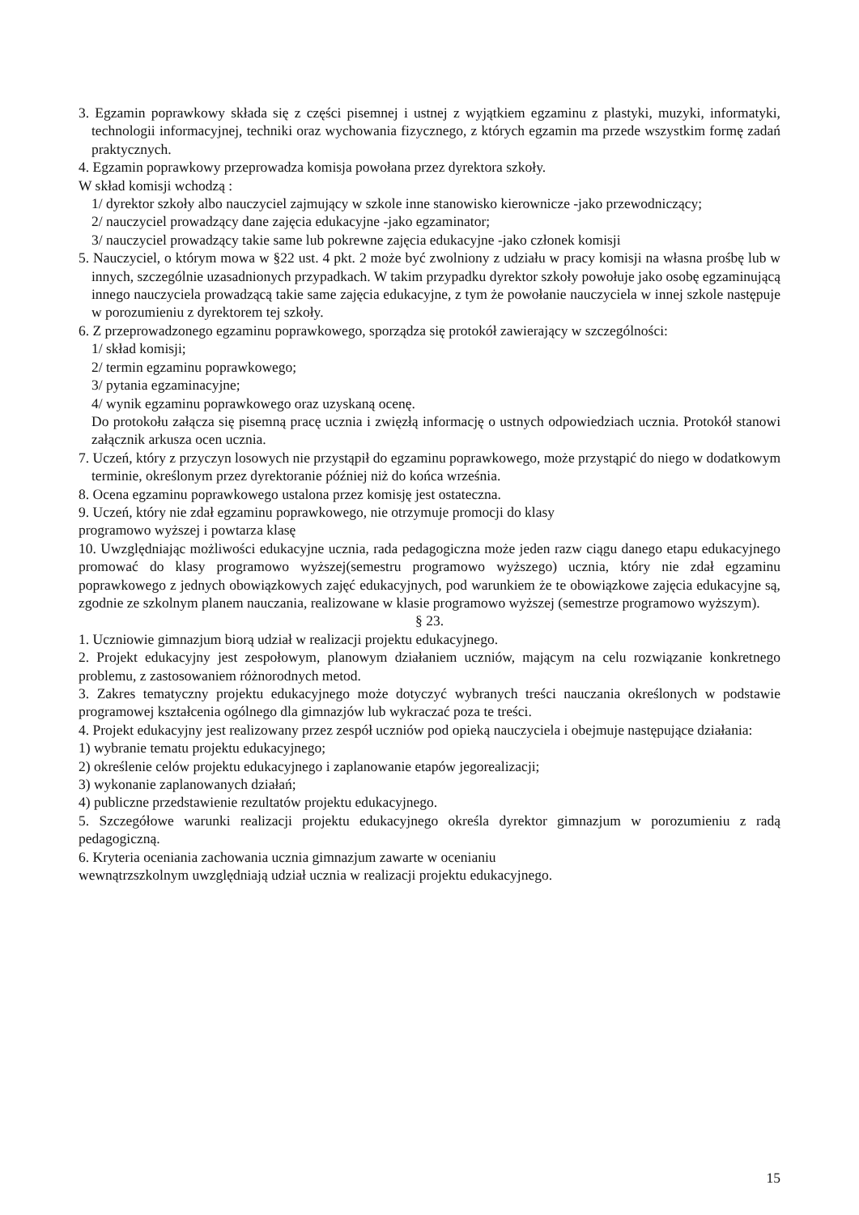3. Egzamin poprawkowy składa się z części pisemnej i ustnej z wyjątkiem egzaminu z plastyki, muzyki, informatyki, technologii informacyjnej, techniki oraz wychowania fizycznego, z których egzamin ma przede wszystkim formę zadań praktycznych.
4. Egzamin poprawkowy przeprowadza komisja powołana przez dyrektora szkoły.
W skład komisji wchodzą :
1/ dyrektor szkoły albo nauczyciel zajmujący w szkole inne stanowisko kierownicze -jako przewodniczący;
2/ nauczyciel prowadzący dane zajęcia edukacyjne -jako egzaminator;
3/ nauczyciel prowadzący takie same lub pokrewne zajęcia edukacyjne -jako członek komisji
5. Nauczyciel, o którym mowa w §22 ust. 4 pkt. 2 może być zwolniony z udziału w pracy komisji na własna prośbę lub w innych, szczególnie uzasadnionych przypadkach. W takim przypadku dyrektor szkoły powołuje jako osobę egzaminującą innego nauczyciela prowadzącą takie same zajęcia edukacyjne, z tym że powołanie nauczyciela w innej szkole następuje w porozumieniu z dyrektorem tej szkoły.
6. Z przeprowadzonego egzaminu poprawkowego, sporządza się protokół zawierający w szczególności:
1/ skład komisji;
2/ termin egzaminu poprawkowego;
3/ pytania egzaminacyjne;
4/ wynik egzaminu poprawkowego oraz uzyskaną ocenę.
Do protokołu załącza się pisemną pracę ucznia i zwięzłą informację o ustnych odpowiedziach ucznia. Protokół stanowi załącznik arkusza ocen ucznia.
7. Uczeń, który z przyczyn losowych nie przystąpił do egzaminu poprawkowego, może przystąpić do niego w dodatkowym terminie, określonym przez dyrektoranie później niż do końca września.
8. Ocena egzaminu poprawkowego ustalona przez komisję jest ostateczna.
9. Uczeń, który nie zdał egzaminu poprawkowego, nie otrzymuje promocji do klasy
programowo wyższej i powtarza klasę
10. Uwzględniając możliwości edukacyjne ucznia, rada pedagogiczna może jeden razw ciągu danego etapu edukacyjnego promować do klasy programowo wyższej(semestru programowo wyższego) ucznia, który nie zdał egzaminu poprawkowego z jednych obowiązkowych zajęć edukacyjnych, pod warunkiem że te obowiązkowe zajęcia edukacyjne są, zgodnie ze szkolnym planem nauczania, realizowane w klasie programowo wyższej (semestrze programowo wyższym).
§ 23.
1. Uczniowie gimnazjum biorą udział w realizacji projektu edukacyjnego.
2. Projekt edukacyjny jest zespołowym, planowym działaniem uczniów, mającym na celu rozwiązanie konkretnego problemu, z zastosowaniem różnorodnych metod.
3. Zakres tematyczny projektu edukacyjnego może dotyczyć wybranych treści nauczania określonych w podstawie programowej kształcenia ogólnego dla gimnazjów lub wykraczać poza te treści.
4. Projekt edukacyjny jest realizowany przez zespół uczniów pod opieką nauczyciela i obejmuje następujące działania:
1) wybranie tematu projektu edukacyjnego;
2) określenie celów projektu edukacyjnego i zaplanowanie etapów jegorealizacji;
3) wykonanie zaplanowanych działań;
4) publiczne przedstawienie rezultatów projektu edukacyjnego.
5. Szczegółowe warunki realizacji projektu edukacyjnego określa dyrektor gimnazjum w porozumieniu z radą pedagogiczną.
6. Kryteria oceniania zachowania ucznia gimnazjum zawarte w ocenianiu
wewnątrzszkolnym uwzględniają udział ucznia w realizacji projektu edukacyjnego.
15